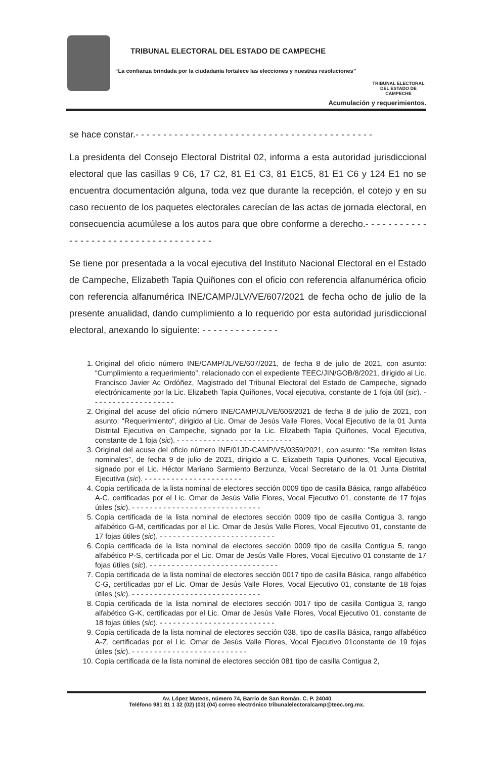TRIBUNAL ELECTORAL DEL ESTADO DE CAMPECHE
“La confianza brindada por la ciudadanía fortalece las elecciones y nuestras resoluciones”
TRIBUNAL ELECTORAL
DEL ESTADO DE CAMPECHE
Acumulación y requerimientos.
se hace constar.- - - - - - - - - - - - - - - - - - - - - - - - - - - - - - - - - - - - - - - - - - -
La presidenta del Consejo Electoral Distrital 02, informa a esta autoridad jurisdiccional electoral que las casillas 9 C6, 17 C2, 81 E1 C3, 81 E1C5, 81 E1 C6 y 124 E1 no se encuentra documentación alguna, toda vez que durante la recepción, el cotejo y en su caso recuento de los paquetes electorales carecían de las actas de jornada electoral, en consecuencia acumúlese a los autos para que obre conforme a derecho.- - - - - - - - - - - - - - - - - - - - - - - - - - - - - - - - - - - - -
Se tiene por presentada a la vocal ejecutiva del Instituto Nacional Electoral en el Estado de Campeche, Elizabeth Tapia Quiñones con el oficio con referencia alfanumérica oficio con referencia alfanumérica INE/CAMP/JLV/VE/607/2021 de fecha ocho de julio de la presente anualidad, dando cumplimiento a lo requerido por esta autoridad jurisdiccional electoral, anexando lo siguiente: - - - - - - - - - - - - - -
1. Original del oficio número INE/CAMP/JL/VE/607/2021, de fecha 8 de julio de 2021, con asunto: “Cumplimiento a requerimiento”, relacionado con el expediente TEEC/JIN/GOB/8/2021, dirigido al Lic. Francisco Javier Ac Ordóñez, Magistrado del Tribunal Electoral del Estado de Campeche, signado electrónicamente por la Lic. Elizabeth Tapia Quiñones, Vocal ejecutiva, constante de 1 foja útil (sic). - - - - - - - - - - - - - - - - - - -
2. Original del acuse del oficio número INE/CAMP/JL/VE/606/2021 de fecha 8 de julio de 2021, con asunto: "Requerimiento", dirigido al Lic. Omar de Jesús Valle Flores, Vocal Ejecutivo de la 01 Junta Distrital Ejecutiva en Campeche, signado por la Lic. Elizabeth Tapia Quiñones, Vocal Ejecutiva, constante de 1 foja (sic). - - - - - - - - - - - - - - - - - - - - - - - - - -
3. Original del acuse del oficio número INE/01JD-CAMP/VS/0359/2021, con asunto: "Se remiten listas nominales", de fecha 9 de julio de 2021, dirigido a C. Elizabeth Tapia Quiñones, Vocal Ejecutiva, signado por el Lic. Héctor Mariano Sarmiento Berzunza, Vocal Secretario de la 01 Junta Distrital Ejecutiva (sic). - - - - - - - - - - - - - - - - - - - - - -
4. Copia certificada de la lista nominal de electores sección 0009 tipo de casilla Básica, rango alfabético A-C, certificadas por el Lic. Omar de Jesús Valle Flores, Vocal Ejecutivo 01, constante de 17 fojas útiles (sic). - - - - - - - - - - - - - - - - - - - - - - - - - - - - -
5. Copia certificada de la lista nominal de electores sección 0009 tipo de casilla Contigua 3, rango alfabético G-M, certificadas por el Lic. Omar de Jesús Valle Flores, Vocal Ejecutivo 01, constante de 17 fojas útiles (sic). - - - - - - - - - - - - - - - - - - - - - - - - - -
6. Copia certificada de la lista nominal de electores sección 0009 tipo de casilla Contigua 5, rango alfabético P-S, certificada por el Lic. Omar de Jesús Valle Flores, Vocal Ejecutivo 01 constante de 17 fojas útiles (sic). - - - - - - - - - - - - - - - - - - - - - - - - - - - - -
7. Copia certificada de la lista nominal de electores sección 0017 tipo de casilla Básica, rango alfabético C-G, certificadas por el Lic. Omar de Jesús Valle Flores, Vocal Ejecutivo 01, constante de 18 fojas útiles (sic). - - - - - - - - - - - - - - - - - - - - - - - - - - - - -
8. Copia certificada de la lista nominal de electores sección 0017 tipo de casilla Contigua 3, rango alfabético G-K, certificadas por el Lic. Omar de Jesús Valle Flores, Vocal Ejecutivo 01, constante de 18 fojas útiles (sic). - - - - - - - - - - - - - - - - - - - - - - - - - -
9. Copia certificada de la lista nominal de electores sección 038, tipo de casilla Básica, rango alfabético A-Z, certificadas por el Lic. Omar de Jesús Valle Flores, Vocal Ejecutivo 01constante de 19 fojas útiles (sic). - - - - - - - - - - - - - - - - - - - - - - - - - -
10. Copia certificada de la lista nominal de electores sección 081 tipo de casilla Contigua 2,
Av. López Mateos, número 74, Barrio de San Román. C. P. 24040
Teléfono 981 81 1 32 (02) (03) (04) correo electrónico tribunalelectoralcamp@teec.org.mx.